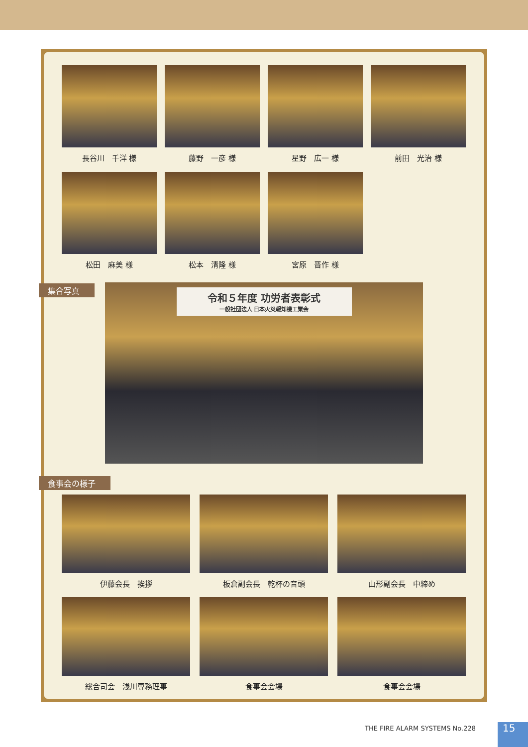長谷川　千洋 様 藤野　一彦 様 星野　広一 様 前田　光治 様
松田　麻美 様 松本　清隆 様 宮原　晋作 様
集合写真
令和５年度 功労者表彰式
一般社団法人 日本火災報知機工業会
食事会の様子
伊藤会長　挨拶 板倉副会長　乾杯の音頭 山形副会長　中締め
総合司会　浅川専務理事 食事会会場 食事会会場
THE FIRE ALARM SYSTEMS No.228 15